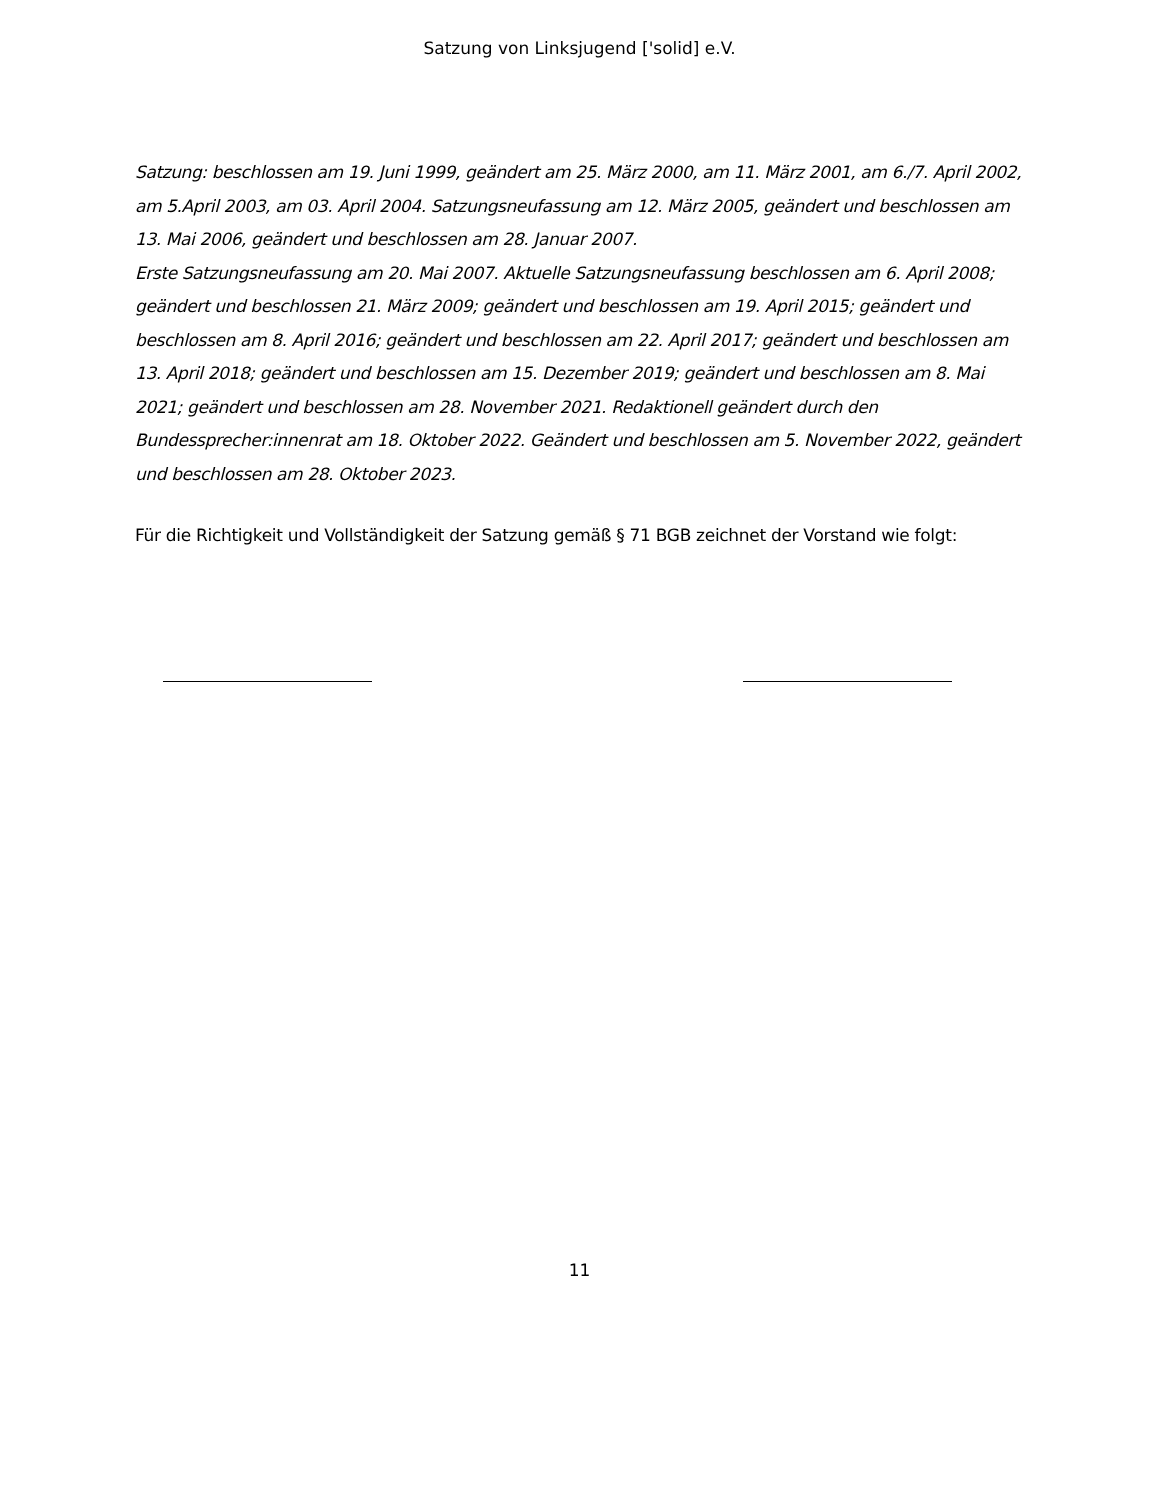Satzung von Linksjugend ['solid] e.V.
Satzung: beschlossen am 19. Juni 1999, geändert am 25. März 2000, am 11. März 2001, am 6./7. April 2002, am 5.April 2003, am 03. April 2004. Satzungsneufassung am 12. März 2005, geändert und beschlossen am 13. Mai 2006, geändert und beschlossen am 28. Januar 2007.
Erste Satzungsneufassung am 20. Mai 2007. Aktuelle Satzungsneufassung beschlossen am 6. April 2008; geändert und beschlossen 21. März 2009; geändert und beschlossen am 19. April 2015; geändert und beschlossen am 8. April 2016; geändert und beschlossen am 22. April 2017; geändert und beschlossen am 13. April 2018; geändert und beschlossen am 15. Dezember 2019; geändert und beschlossen am 8. Mai 2021; geändert und beschlossen am 28. November 2021. Redaktionell geändert durch den Bundessprecher:innenrat am 18. Oktober 2022. Geändert und beschlossen am 5. November 2022, geändert und beschlossen am 28. Oktober 2023.
Für die Richtigkeit und Vollständigkeit der Satzung gemäß § 71 BGB zeichnet der Vorstand wie folgt:
11